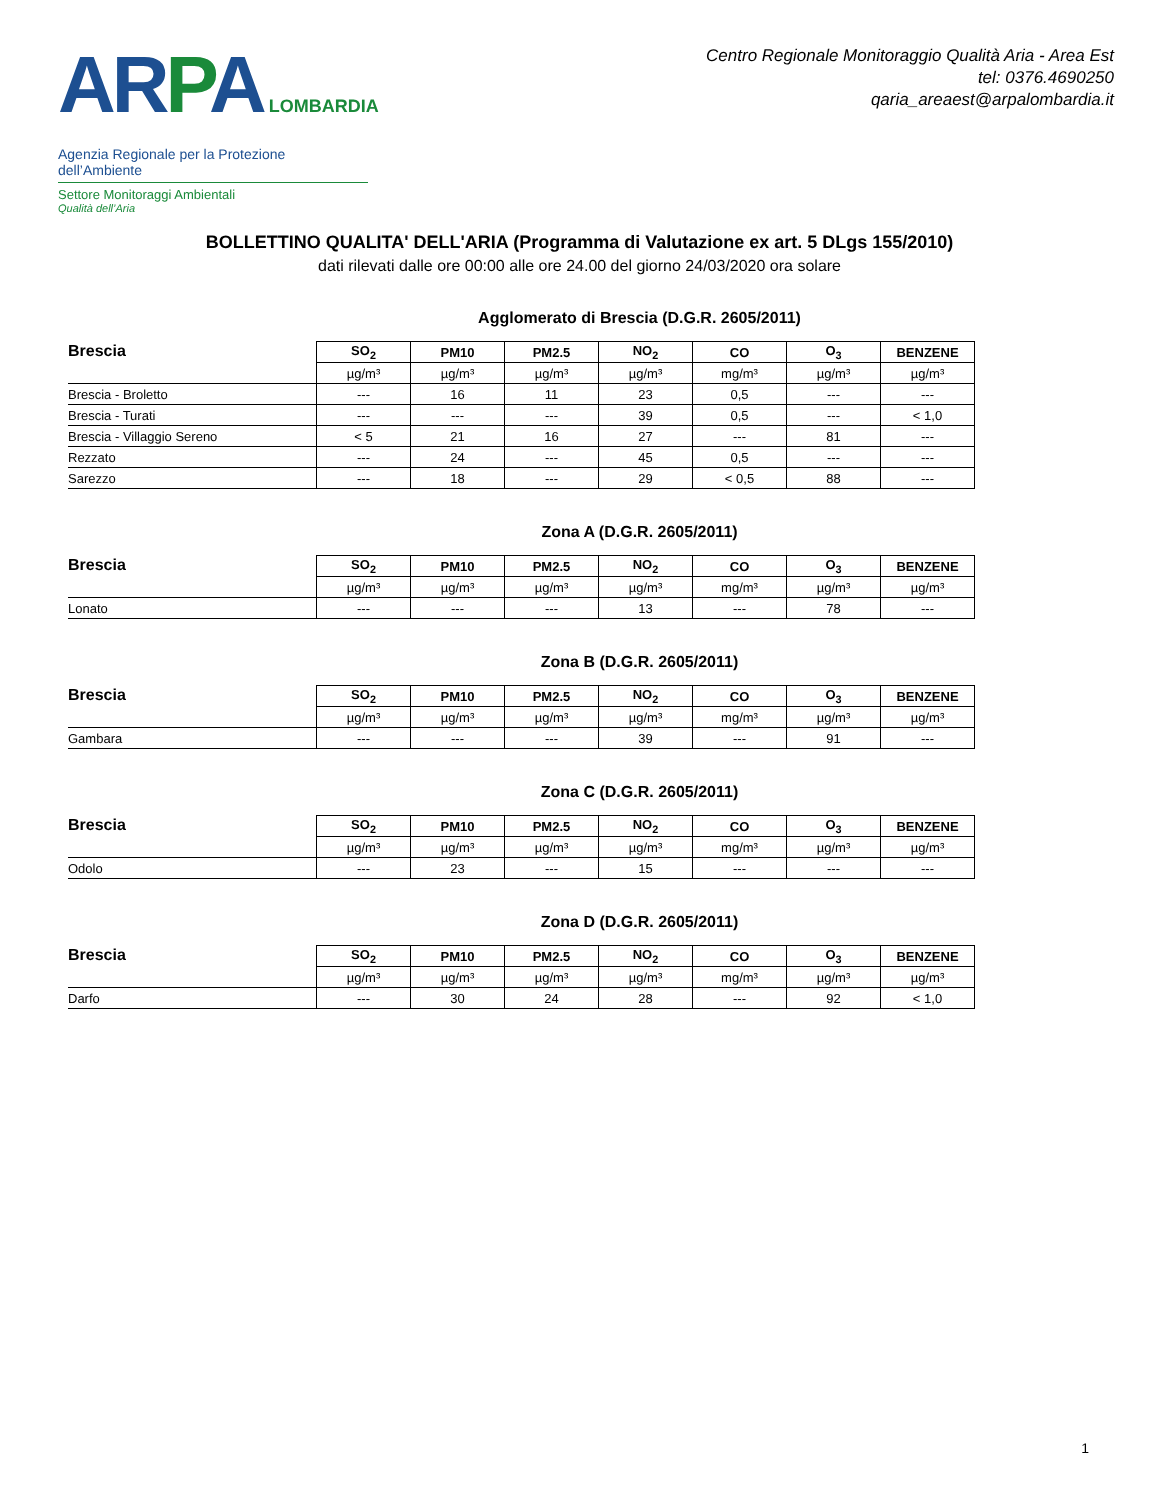AR PA LOMBARDIA
Agenzia Regionale per la Protezione dell’Ambiente
Settore Monitoraggi Ambientali
Qualità dell’Aria
Centro Regionale Monitoraggio Qualità Aria - Area Est
tel: 0376.4690250
qaria_areaest@arpalombardia.it
BOLLETTINO QUALITA' DELL'ARIA (Programma di Valutazione ex art. 5 DLgs 155/2010)
dati rilevati dalle ore 00:00 alle ore 24.00 del giorno 24/03/2020 ora solare
Agglomerato di Brescia (D.G.R. 2605/2011)
| Brescia | SO<sub>2</sub> | PM10 | PM2.5 | NO<sub>2</sub> | CO | O<sub>3</sub> | BENZENE |
| --- | --- | --- | --- | --- | --- | --- | --- |
| | µg/m³ | µg/m³ | µg/m³ | µg/m³ | mg/m³ | µg/m³ | µg/m³ |
| Brescia - Broletto | --- | 16 | 11 | 23 | 0,5 | --- | --- |
| Brescia - Turati | --- | --- | --- | 39 | 0,5 | --- | < 1,0 |
| Brescia - Villaggio Sereno | < 5 | 21 | 16 | 27 | --- | 81 | --- |
| Rezzato | --- | 24 | --- | 45 | 0,5 | --- | --- |
| Sarezzo | --- | 18 | --- | 29 | < 0,5 | 88 | --- |
Zona A (D.G.R. 2605/2011)
| Brescia | SO<sub>2</sub> | PM10 | PM2.5 | NO<sub>2</sub> | CO | O<sub>3</sub> | BENZENE |
| --- | --- | --- | --- | --- | --- | --- | --- |
| | µg/m³ | µg/m³ | µg/m³ | µg/m³ | mg/m³ | µg/m³ | µg/m³ |
| Lonato | --- | --- | --- | 13 | --- | 78 | --- |
Zona B (D.G.R. 2605/2011)
| Brescia | SO<sub>2</sub> | PM10 | PM2.5 | NO<sub>2</sub> | CO | O<sub>3</sub> | BENZENE |
| --- | --- | --- | --- | --- | --- | --- | --- |
| | µg/m³ | µg/m³ | µg/m³ | µg/m³ | mg/m³ | µg/m³ | µg/m³ |
| Gambara | --- | --- | --- | 39 | --- | 91 | --- |
Zona C (D.G.R. 2605/2011)
| Brescia | SO<sub>2</sub> | PM10 | PM2.5 | NO<sub>2</sub> | CO | O<sub>3</sub> | BENZENE |
| --- | --- | --- | --- | --- | --- | --- | --- |
| | µg/m³ | µg/m³ | µg/m³ | µg/m³ | mg/m³ | µg/m³ | µg/m³ |
| Odolo | --- | 23 | --- | 15 | --- | --- | --- |
Zona D (D.G.R. 2605/2011)
| Brescia | SO<sub>2</sub> | PM10 | PM2.5 | NO<sub>2</sub> | CO | O<sub>3</sub> | BENZENE |
| --- | --- | --- | --- | --- | --- | --- | --- |
| | µg/m³ | µg/m³ | µg/m³ | µg/m³ | mg/m³ | µg/m³ | µg/m³ |
| Darfo | --- | 30 | 24 | 28 | --- | 92 | < 1,0 |
1